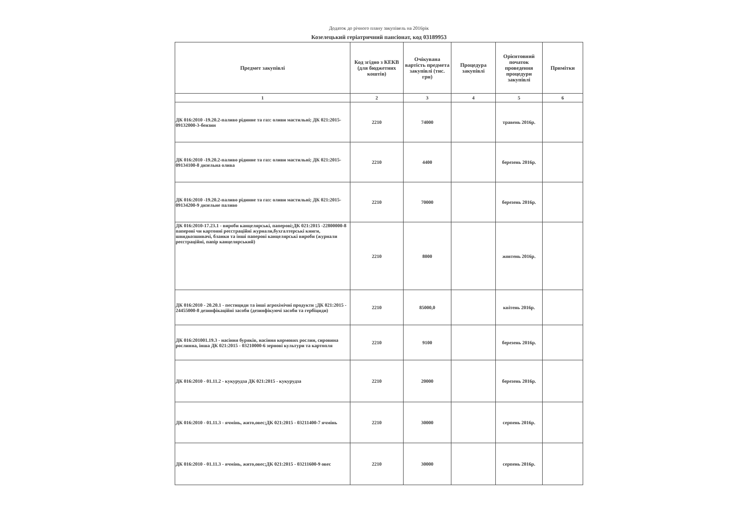Додаток до річного плану закупівель на 2016рік
Козелецький геріатричний пансіонат, код 03189953
| Предмет закупівлі | Код згідно з КЕКВ (для бюджетних коштів) | Очікувана вартість предмета закупівлі (тис. грн) | Процедура закупівлі | Орієнтовний початок проведення процедури закупівлі | Примітки |
| --- | --- | --- | --- | --- | --- |
| 1 | 2 | 3 | 4 | 5 | 6 |
| ДК 016:2010 -19.20.2-паливо рідинне та газ: оливи мастильні; ДК 021:2015-09132000-3-бензин | 2210 | 74000 | | травень 2016р. | |
| ДК 016:2010 -19.20.2-паливо рідинне та газ: оливи мастильні; ДК 021:2015-09134100-8 дизельна олива | 2210 | 4400 | | березень 2016р. | |
| ДК 016:2010 -19.20.2-паливо рідинне та газ: оливи мастильні; ДК 021:2015- 09134200-9 дизельне паливо | 2210 | 70000 | | березень 2016р. | |
| ДК 016:2010-17.23.1 - вироби канцелярські, паперові;ДК 021:2015 -22800000-8 паперові чи картонні реєстраційні журнали,бухгалтерські книги, швидкозшивачі, бланки та інші паперові канцелярські вироби (журнали реєстраційні, папір канцелярський) | 2210 | 8000 | | жовтень 2016р. | |
| ДК 016:2010 - 20.20.1 - пестициди та інші агрохімічні продукти ;ДК 021:2015 - 24455000-8 дезинфікаційні засоби (дезинфікуючі засоби та гербіциди) | 2210 | 85000,0 | | квітень 2016р. | |
| ДК 016:201001.19.3 - насіння буряків, насіння кормових рослин, сировина рослинна, інша ДК 021:2015 - 03210000-6 зернові культури та картопля | 2210 | 9100 | | березень 2016р. | |
| ДК 016:2010 - 01.11.2 - кукурудза ДК 021:2015 - кукурудза | 2210 | 20000 | | березень 2016р. | |
| ДК 016:2010 - 01.11.3 - ячмінь, жито,овес;ДК 021:2015 - 03211400-7 ячмінь | 2210 | 30000 | | серпень 2016р. | |
| ДК 016:2010 - 01.11.3 - ячмінь, жито,овес;ДК 021:2015 - 03211600-9 овес | 2210 | 30000 | | серпень 2016р. | |